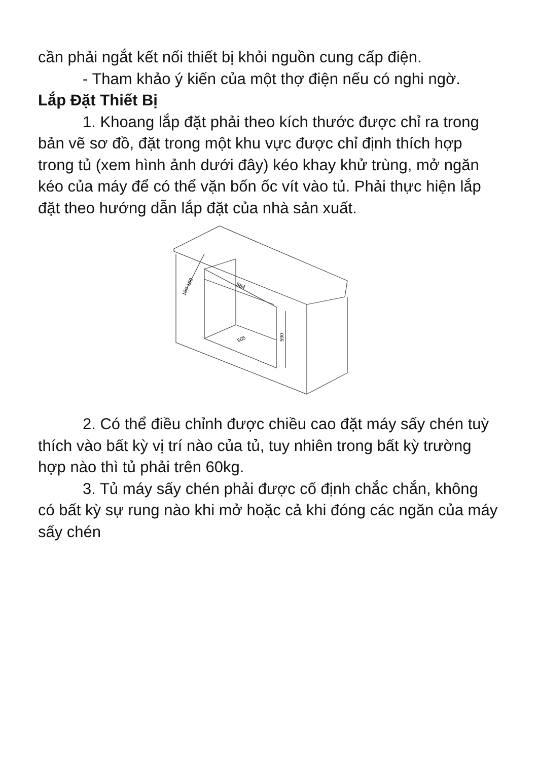cần phải ngắt kết nối thiết bị khỏi nguồn cung cấp điện.
- Tham khảo ý kiến của một thợ điện nếu có nghi ngờ.
Lắp Đặt Thiết Bị
1. Khoang lắp đặt phải theo kích thước được chỉ ra trong bản vẽ sơ đồ, đặt trong một khu vực được chỉ định thích hợp trong tủ (xem hình ảnh dưới đây) kéo khay khử trùng, mở ngăn kéo của máy để có thể vặn bốn ốc vít vào tủ. Phải thực hiện lắp đặt theo hướng dẫn lắp đặt của nhà sản xuất.
564
100-150
505
590
2. Có thể điều chỉnh được chiều cao đặt máy sấy chén tuỳ thích vào bất kỳ vị trí nào của tủ, tuy nhiên trong bất kỳ trường hợp nào thì tủ phải trên 60kg.
3. Tủ máy sấy chén phải được cố định chắc chắn, không có bất kỳ sự rung nào khi mở hoặc cả khi đóng các ngăn của máy sấy chén